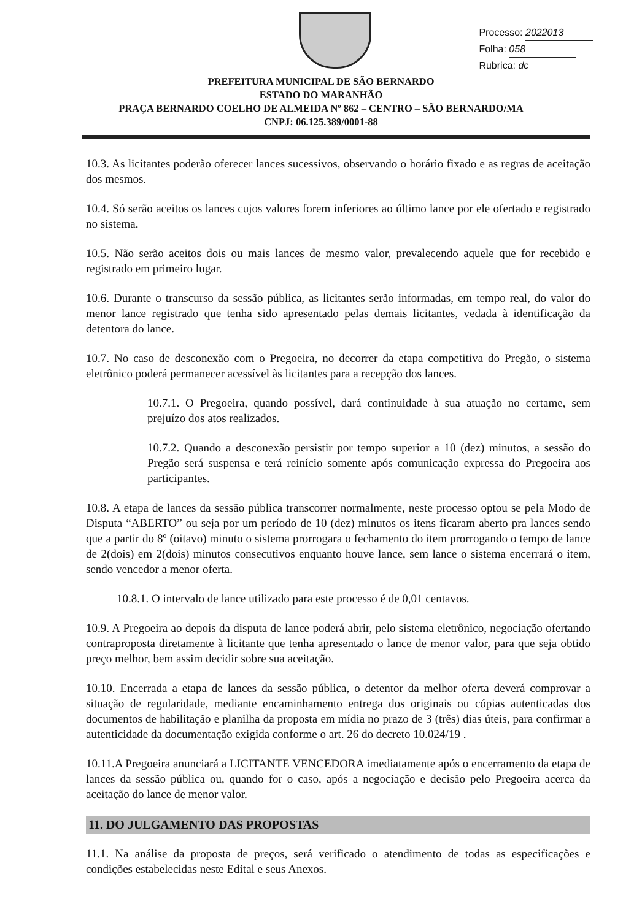Processo: 2022013
Folha: 058
Rubrica: dc
PREFEITURA MUNICIPAL DE SÃO BERNARDO
ESTADO DO MARANHÃO
PRAÇA BERNARDO COELHO DE ALMEIDA Nº 862 – CENTRO – SÃO BERNARDO/MA
CNPJ: 06.125.389/0001-88
10.3. As licitantes poderão oferecer lances sucessivos, observando o horário fixado e as regras de aceitação dos mesmos.
10.4. Só serão aceitos os lances cujos valores forem inferiores ao último lance por ele ofertado e registrado no sistema.
10.5. Não serão aceitos dois ou mais lances de mesmo valor, prevalecendo aquele que for recebido e registrado em primeiro lugar.
10.6. Durante o transcurso da sessão pública, as licitantes serão informadas, em tempo real, do valor do menor lance registrado que tenha sido apresentado pelas demais licitantes, vedada à identificação da detentora do lance.
10.7. No caso de desconexão com o Pregoeira, no decorrer da etapa competitiva do Pregão, o sistema eletrônico poderá permanecer acessível às licitantes para a recepção dos lances.
10.7.1. O Pregoeira, quando possível, dará continuidade à sua atuação no certame, sem prejuízo dos atos realizados.
10.7.2. Quando a desconexão persistir por tempo superior a 10 (dez) minutos, a sessão do Pregão será suspensa e terá reinício somente após comunicação expressa do Pregoeira aos participantes.
10.8. A etapa de lances da sessão pública transcorrer normalmente, neste processo optou se pela Modo de Disputa “ABERTO” ou seja por um período de 10 (dez) minutos os itens ficaram aberto pra lances sendo que a partir do 8º (oitavo) minuto o sistema prorrogara o fechamento do item prorrogando o tempo de lance de 2(dois) em 2(dois) minutos consecutivos enquanto houve lance, sem lance o sistema encerrará o item, sendo vencedor a menor oferta.
10.8.1. O intervalo de lance utilizado para este processo é de 0,01 centavos.
10.9. A Pregoeira ao depois da disputa de lance poderá abrir, pelo sistema eletrônico, negociação ofertando contraproposta diretamente à licitante que tenha apresentado o lance de menor valor, para que seja obtido preço melhor, bem assim decidir sobre sua aceitação.
10.10. Encerrada a etapa de lances da sessão pública, o detentor da melhor oferta deverá comprovar a situação de regularidade, mediante encaminhamento entrega dos originais ou cópias autenticadas dos documentos de habilitação e planilha da proposta em mídia no prazo de 3 (três) dias úteis, para confirmar a autenticidade da documentação exigida conforme o art. 26 do decreto 10.024/19 .
10.11.A Pregoeira anunciará a LICITANTE VENCEDORA imediatamente após o encerramento da etapa de lances da sessão pública ou, quando for o caso, após a negociação e decisão pelo Pregoeira acerca da aceitação do lance de menor valor.
11. DO JULGAMENTO DAS PROPOSTAS
11.1. Na análise da proposta de preços, será verificado o atendimento de todas as especificações e condições estabelecidas neste Edital e seus Anexos.